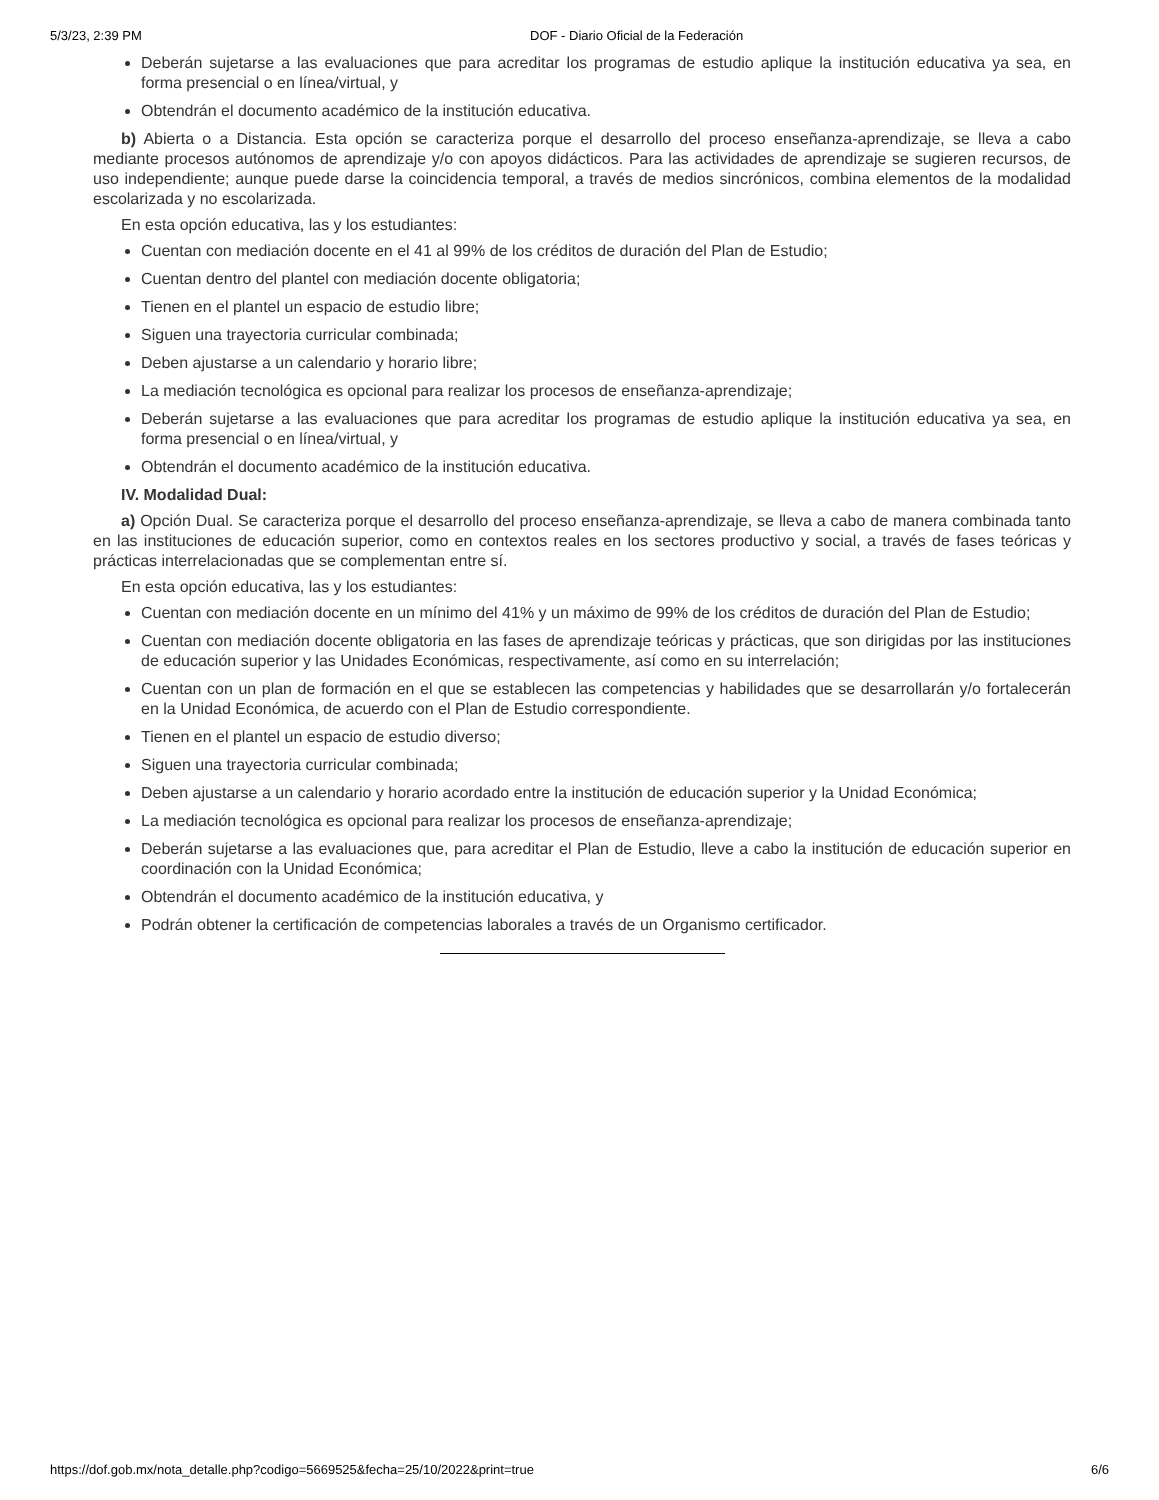5/3/23, 2:39 PM DOF - Diario Oficial de la Federación
Deberán sujetarse a las evaluaciones que para acreditar los programas de estudio aplique la institución educativa ya sea, en forma presencial o en línea/virtual, y
Obtendrán el documento académico de la institución educativa.
b) Abierta o a Distancia. Esta opción se caracteriza porque el desarrollo del proceso enseñanza-aprendizaje, se lleva a cabo mediante procesos autónomos de aprendizaje y/o con apoyos didácticos. Para las actividades de aprendizaje se sugieren recursos, de uso independiente; aunque puede darse la coincidencia temporal, a través de medios sincrónicos, combina elementos de la modalidad escolarizada y no escolarizada.
En esta opción educativa, las y los estudiantes:
Cuentan con mediación docente en el 41 al 99% de los créditos de duración del Plan de Estudio;
Cuentan dentro del plantel con mediación docente obligatoria;
Tienen en el plantel un espacio de estudio libre;
Siguen una trayectoria curricular combinada;
Deben ajustarse a un calendario y horario libre;
La mediación tecnológica es opcional para realizar los procesos de enseñanza-aprendizaje;
Deberán sujetarse a las evaluaciones que para acreditar los programas de estudio aplique la institución educativa ya sea, en forma presencial o en línea/virtual, y
Obtendrán el documento académico de la institución educativa.
IV. Modalidad Dual:
a) Opción Dual. Se caracteriza porque el desarrollo del proceso enseñanza-aprendizaje, se lleva a cabo de manera combinada tanto en las instituciones de educación superior, como en contextos reales en los sectores productivo y social, a través de fases teóricas y prácticas interrelacionadas que se complementan entre sí.
En esta opción educativa, las y los estudiantes:
Cuentan con mediación docente en un mínimo del 41% y un máximo de 99% de los créditos de duración del Plan de Estudio;
Cuentan con mediación docente obligatoria en las fases de aprendizaje teóricas y prácticas, que son dirigidas por las instituciones de educación superior y las Unidades Económicas, respectivamente, así como en su interrelación;
Cuentan con un plan de formación en el que se establecen las competencias y habilidades que se desarrollarán y/o fortalecerán en la Unidad Económica, de acuerdo con el Plan de Estudio correspondiente.
Tienen en el plantel un espacio de estudio diverso;
Siguen una trayectoria curricular combinada;
Deben ajustarse a un calendario y horario acordado entre la institución de educación superior y la Unidad Económica;
La mediación tecnológica es opcional para realizar los procesos de enseñanza-aprendizaje;
Deberán sujetarse a las evaluaciones que, para acreditar el Plan de Estudio, lleve a cabo la institución de educación superior en coordinación con la Unidad Económica;
Obtendrán el documento académico de la institución educativa, y
Podrán obtener la certificación de competencias laborales a través de un Organismo certificador.
https://dof.gob.mx/nota_detalle.php?codigo=5669525&fecha=25/10/2022&print=true 6/6